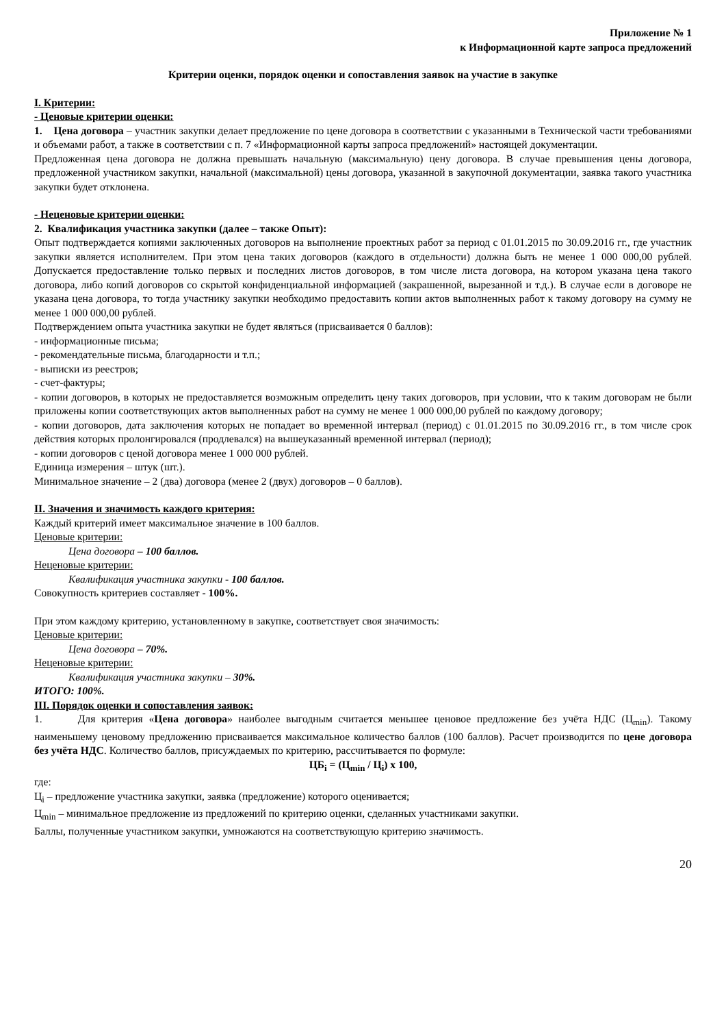Приложение № 1
к Информационной карте запроса предложений
Критерии оценки, порядок оценки и сопоставления заявок на участие в закупке
I. Критерии:
- Ценовые критерии оценки:
1. Цена договора – участник закупки делает предложение по цене договора в соответствии с указанными в Технической части требованиями и объемами работ, а также в соответствии с п. 7 «Информационной карты запроса предложений» настоящей документации.
Предложенная цена договора не должна превышать начальную (максимальную) цену договора. В случае превышения цены договора, предложенной участником закупки, начальной (максимальной) цены договора, указанной в закупочной документации, заявка такого участника закупки будет отклонена.
- Неценовые критерии оценки:
2. Квалификация участника закупки (далее – также Опыт):
Опыт подтверждается копиями заключенных договоров на выполнение проектных работ за период с 01.01.2015 по 30.09.2016 гг., где участник закупки является исполнителем. При этом цена таких договоров (каждого в отдельности) должна быть не менее 1 000 000,00 рублей. Допускается предоставление только первых и последних листов договоров, в том числе листа договора, на котором указана цена такого договора, либо копий договоров со скрытой конфиденциальной информацией (закрашенной, вырезанной и т.д.). В случае если в договоре не указана цена договора, то тогда участнику закупки необходимо предоставить копии актов выполненных работ к такому договору на сумму не менее 1 000 000,00 рублей.
Подтверждением опыта участника закупки не будет являться (присваивается 0 баллов):
- информационные письма;
- рекомендательные письма, благодарности и т.п.;
- выписки из реестров;
- счет-фактуры;
- копии договоров, в которых не предоставляется возможным определить цену таких договоров, при условии, что к таким договорам не были приложены копии соответствующих актов выполненных работ на сумму не менее 1 000 000,00 рублей по каждому договору;
- копии договоров, дата заключения которых не попадает во временной интервал (период) с 01.01.2015 по 30.09.2016 гг., в том числе срок действия которых пролонгировался (продлевался) на вышеуказанный временной интервал (период);
- копии договоров с ценой договора менее 1 000 000 рублей.
Единица измерения – штук (шт.).
Минимальное значение – 2 (два) договора (менее 2 (двух) договоров – 0 баллов).
II. Значения и значимость каждого критерия:
Каждый критерий имеет максимальное значение в 100 баллов.
Ценовые критерии:
Цена договора – 100 баллов.
Неценовые критерии:
Квалификация участника закупки - 100 баллов.
Совокупность критериев составляет - 100%.
При этом каждому критерию, установленному в закупке, соответствует своя значимость:
Ценовые критерии:
Цена договора – 70%.
Неценовые критерии:
Квалификация участника закупки – 30%.
ИТОГО: 100%.
III. Порядок оценки и сопоставления заявок:
1. Для критерия «Цена договора» наиболее выгодным считается меньшее ценовое предложение без учёта НДС (Ц<sub>min</sub>). Такому наименьшему ценовому предложению присваивается максимальное количество баллов (100 баллов). Расчет производится по цене договора без учёта НДС. Количество баллов, присуждаемых по критерию, рассчитывается по формуле:
ЦБ<sub>i</sub> = (Ц<sub>min</sub> / Ц<sub>i</sub>) x 100,
где:
Ц<sub>i</sub> – предложение участника закупки, заявка (предложение) которого оценивается;
Ц<sub>min</sub> – минимальное предложение из предложений по критерию оценки, сделанных участниками закупки.
Баллы, полученные участником закупки, умножаются на соответствующую критерию значимость.
20